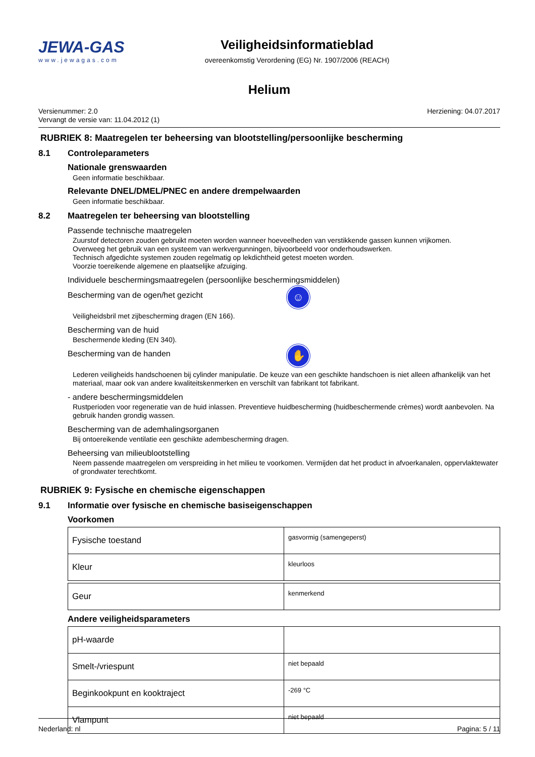JEWA-GAS
www.jewagas.com
Veiligheidsinformatieblad
overeenkomstig Verordening (EG) Nr. 1907/2006 (REACH)
Helium
Versienummer: 2.0
Vervangt de versie van: 11.04.2012 (1)
Herziening: 04.07.2017
RUBRIEK 8: Maatregelen ter beheersing van blootstelling/persoonlijke bescherming
8.1 Controleparameters
Nationale grenswaarden
Geen informatie beschikbaar.
Relevante DNEL/DMEL/PNEC en andere drempelwaarden
Geen informatie beschikbaar.
8.2 Maatregelen ter beheersing van blootstelling
Passende technische maatregelen
Zuurstof detectoren zouden gebruikt moeten worden wanneer hoeveelheden van verstikkende gassen kunnen vrijkomen.
Overweeg het gebruik van een systeem van werkvergunningen, bijvoorbeeld voor onderhoudswerken.
Technisch afgedichte systemen zouden regelmatig op lekdichtheid getest moeten worden.
Voorzie toereikende algemene en plaatselijke afzuiging.
Individuele beschermingsmaatregelen (persoonlijke beschermingsmiddelen)
Bescherming van de ogen/het gezicht
☺
Veiligheidsbril met zijbescherming dragen (EN 166).
Bescherming van de huid
Beschermende kleding (EN 340).
Bescherming van de handen
✋
Lederen veiligheids handschoenen bij cylinder manipulatie. De keuze van een geschikte handschoen is niet alleen afhankelijk van het materiaal, maar ook van andere kwaliteitskenmerken en verschilt van fabrikant tot fabrikant.
- andere beschermingsmiddelen
Rustperioden voor regeneratie van de huid inlassen. Preventieve huidbescherming (huidbeschermende crèmes) wordt aanbevolen. Na gebruik handen grondig wassen.
Bescherming van de ademhalingsorganen
Bij ontoereikende ventilatie een geschikte adembescherming dragen.
Beheersing van milieublootstelling
Neem passende maatregelen om verspreiding in het milieu te voorkomen. Vermijden dat het product in afvoerkanalen, oppervlaktewater of grondwater terechtkomt.
RUBRIEK 9: Fysische en chemische eigenschappen
9.1 Informatie over fysische en chemische basiseigenschappen
Voorkomen
| Fysische toestand | gasvormig (samengeperst) |
| Kleur | kleurloos |
| Geur | kenmerkend |
Andere veiligheidsparameters
| pH-waarde | |
| Smelt-/vriespunt | niet bepaald |
| Beginkookpunt en kooktraject | -269 °C |
| Vlampunt | niet bepaald |
Nederland: nl Pagina: 5 / 11